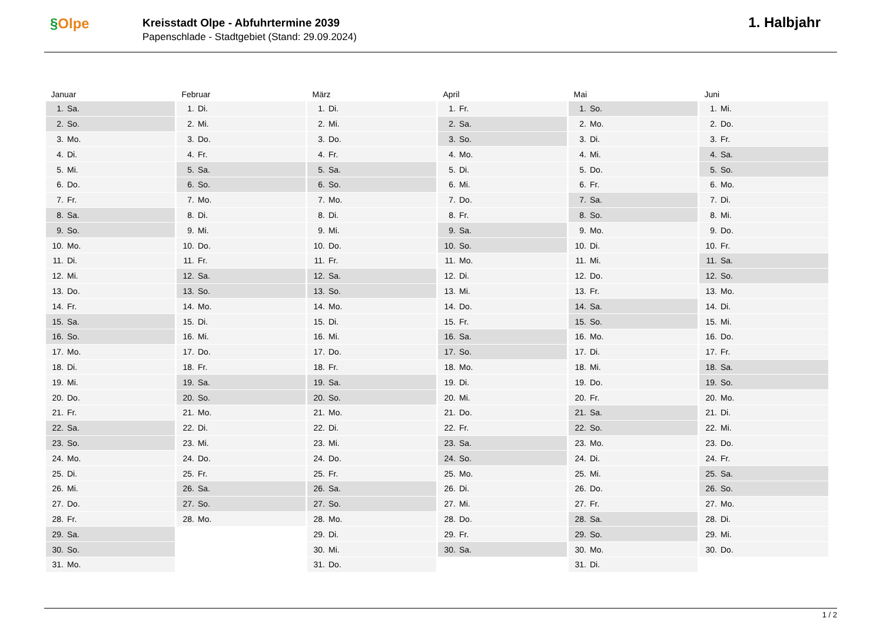§Olpe
Kreisstadt Olpe - Abfuhrtermine 2039
Papenschlade - Stadtgebiet (Stand: 29.09.2024)
1. Halbjahr
| Januar | | Februar | | März | | April | | Mai | | Juni | |
| --- | --- | --- | --- | --- | --- | --- | --- | --- | --- | --- | --- |
| 1. | Sa. | 1. | Di. | 1. | Di. | 1. | Fr. | 1. | So. | 1. | Mi. |
| 2. | So. | 2. | Mi. | 2. | Mi. | 2. | Sa. | 2. | Mo. | 2. | Do. |
| 3. | Mo. | 3. | Do. | 3. | Do. | 3. | So. | 3. | Di. | 3. | Fr. |
| 4. | Di. | 4. | Fr. | 4. | Fr. | 4. | Mo. | 4. | Mi. | 4. | Sa. |
| 5. | Mi. | 5. | Sa. | 5. | Sa. | 5. | Di. | 5. | Do. | 5. | So. |
| 6. | Do. | 6. | So. | 6. | So. | 6. | Mi. | 6. | Fr. | 6. | Mo. |
| 7. | Fr. | 7. | Mo. | 7. | Mo. | 7. | Do. | 7. | Sa. | 7. | Di. |
| 8. | Sa. | 8. | Di. | 8. | Di. | 8. | Fr. | 8. | So. | 8. | Mi. |
| 9. | So. | 9. | Mi. | 9. | Mi. | 9. | Sa. | 9. | Mo. | 9. | Do. |
| 10. | Mo. | 10. | Do. | 10. | Do. | 10. | So. | 10. | Di. | 10. | Fr. |
| 11. | Di. | 11. | Fr. | 11. | Fr. | 11. | Mo. | 11. | Mi. | 11. | Sa. |
| 12. | Mi. | 12. | Sa. | 12. | Sa. | 12. | Di. | 12. | Do. | 12. | So. |
| 13. | Do. | 13. | So. | 13. | So. | 13. | Mi. | 13. | Fr. | 13. | Mo. |
| 14. | Fr. | 14. | Mo. | 14. | Mo. | 14. | Do. | 14. | Sa. | 14. | Di. |
| 15. | Sa. | 15. | Di. | 15. | Di. | 15. | Fr. | 15. | So. | 15. | Mi. |
| 16. | So. | 16. | Mi. | 16. | Mi. | 16. | Sa. | 16. | Mo. | 16. | Do. |
| 17. | Mo. | 17. | Do. | 17. | Do. | 17. | So. | 17. | Di. | 17. | Fr. |
| 18. | Di. | 18. | Fr. | 18. | Fr. | 18. | Mo. | 18. | Mi. | 18. | Sa. |
| 19. | Mi. | 19. | Sa. | 19. | Sa. | 19. | Di. | 19. | Do. | 19. | So. |
| 20. | Do. | 20. | So. | 20. | So. | 20. | Mi. | 20. | Fr. | 20. | Mo. |
| 21. | Fr. | 21. | Mo. | 21. | Mo. | 21. | Do. | 21. | Sa. | 21. | Di. |
| 22. | Sa. | 22. | Di. | 22. | Di. | 22. | Fr. | 22. | So. | 22. | Mi. |
| 23. | So. | 23. | Mi. | 23. | Mi. | 23. | Sa. | 23. | Mo. | 23. | Do. |
| 24. | Mo. | 24. | Do. | 24. | Do. | 24. | So. | 24. | Di. | 24. | Fr. |
| 25. | Di. | 25. | Fr. | 25. | Fr. | 25. | Mo. | 25. | Mi. | 25. | Sa. |
| 26. | Mi. | 26. | Sa. | 26. | Sa. | 26. | Di. | 26. | Do. | 26. | So. |
| 27. | Do. | 27. | So. | 27. | So. | 27. | Mi. | 27. | Fr. | 27. | Mo. |
| 28. | Fr. | 28. | Mo. | 28. | Mo. | 28. | Do. | 28. | Sa. | 28. | Di. |
| 29. | Sa. | | | 29. | Di. | 29. | Fr. | 29. | So. | 29. | Mi. |
| 30. | So. | | | 30. | Mi. | 30. | Sa. | 30. | Mo. | 30. | Do. |
| 31. | Mo. | | | 31. | Do. | | | 31. | Di. | | |
1 / 2